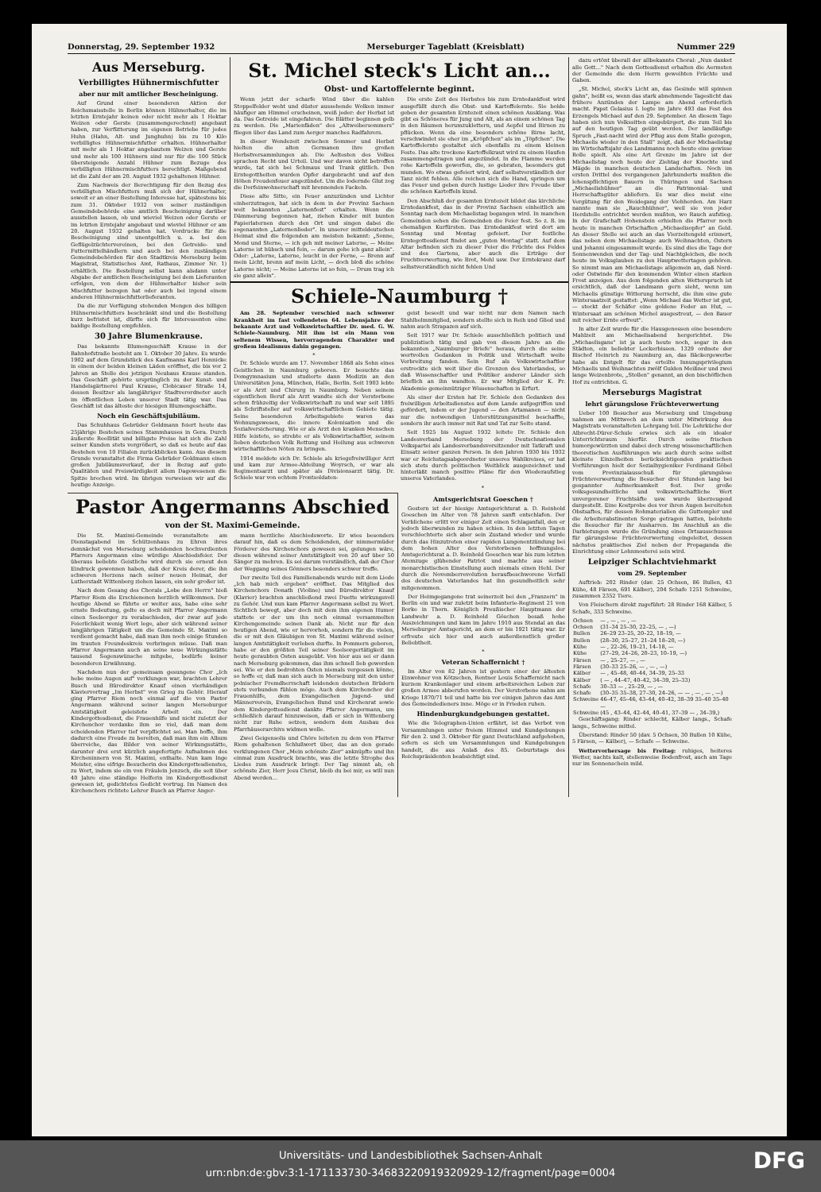Donnerstag, 29. September 1932 Merseburger Tageblatt (Kreisblatt) Nummer 229
Aus Merseburg.
Verbilligtes Hühnermischfutter
aber nur mit amtlicher Bescheinigung.
Auf Grund einer besonderen Aktion der Reichsmaisstelle in Berlin können Hühnerhalter, die im letzten Erntejahr keinen oder nicht mehr als 1 Hektar Weizen oder Gerste (zusammengerechnet) angebaut haben, zur Verfütterung im eigenen Betriebe für jedes Huhn (Hahn, Alt- und Junghuhn) bis zu 10 Kilo verbilligtes Hühnermischfutter erhalten. Hühnerhalter mit mehr als 1 Hektar angebautem Weizen und Gerste und mehr als 100 Hühnern sind nur für die 100 Stück übersteigende Anzahl Hühner zum Bezuge des verbilligten Hühnermischfutters berechtigt. Maßgebend ist die Zahl der am 20. August 1932 gehaltenen Hühner.
Zum Nachweis der Berechtigung für den Bezug des verbilligten Mischfutters muß sich der Hühnerhalter, soweit er an einer Bestellung Interesse hat, spätestens bis zum 31. Oktober 1932 von seiner zuständigen Gemeindebehörde eine amtlich Bescheinigung darüber ausstellen lassen, ob und wieviel Weizen oder Gerste er im letzten Erntejahr angebaut und wieviel Hühner er am 20. August 1932 gehalten hat. Vordrucke für die Bescheinigung sind unentgeltlich u. a. bei den Geflügelzüchtervereinen, bei den Getreide- und Futtermittelhändlern und auch bei den zuständigen Gemeindebehörden für den Stadtkreis Merseburg beim Magistrat, Statistisches Amt, Rathaus, Zimmer Nr. 1) erhältlich. Die Bestellung selbst kann alsdann unter Abgabe der amtlichen Bescheinigung bei dem Lieferanten erfolgen, von dem der Hühnerhalter bisher sein Mischfutter bezogen hat oder auch bei irgend einem anderen Hühnermischfutterlieferanten.
Da die zur Verfügung stehenden Mengen des billigen Hühnermischfutters beschränkt sind und die Bestellung kurz befristet ist, dürfte sich für Interessenten eine baldige Bestellung empfehlen.
30 Jahre Blumenkrause.
Das bekannte Blumengeschäft Krause in der Bahnhofstraße besteht am 1. Oktober 30 Jahre. Es wurde 1902 auf dem Grundstück des Kaufmanns Karl Hennicke in einem der beiden kleinen Läden eröffnet, die bis vor 2 Jahren an Stelle des jetzigen Neubaus Krause standen. Das Geschäft gehörte ursprünglich zu der Kunst- und Handelsgärtnerei Paul Krause, Clobicauer Straße 14, dessen Besitzer als langjähriger Stadtverordneter auch im öffentlichen Leben unserer Stadt tätig war. Das Geschäft ist das älteste der hiesigen Blumengeschäfte.
Noch ein Geschäftsjubiläum.
Das Schuhhaus Gebrüder Goldmann feiert heute das 25jährige Bestehen seines Stammhauses in Gera. Durch äußerste Reellität und billigste Preise hat sich die Zahl seiner Kunden stets vergrößert, so daß es heute auf das Bestehen von 10 Filialen zurückblicken kann. Aus diesem Grunde veranstaltet die Firma Gebrüder Goldmann einen großen Jubiläumsverkauf, der in Bezug auf gute Qualitäten und Preiswürdigkeit allem Dagewesenen die Spitze brechen wird. Im übrigen verweisen wir auf die heutige Anzeige.
St. Michel steck's Licht an…
Obst- und Kartoffelernte beginnt.
Wenn jetzt der scharfe Wind über die kahlen Stoppelfelder weht und düster aussehende Wolken immer häufiger am Himmel erscheinen, weiß jeder: der Herbst ist da. Das Getreide ist eingefahren. Die Blätter beginnen gelb zu werden. Die „Marienfäden" des „Altweibersommers" fliegen über das Land zum Aerger manches Radfahrers.
In dieser Wendezeit zwischen Sommer und Herbst hielten die alten Germanen ihre großen Herbstversammlungen ab. Die Aeltesten des Volkes sprachen Recht und Urteil. Und wer davon nicht betroffen wurde, tat sich bei Schmaus und Trank gütlich. Den Erntegottheiten wurden Opfer dargebracht und auf den Höhen Freudenfeuer angezündet. Um die lodernde Glut zog die Dorfeinwohnerschaft mit brennenden Fackeln.
Diese alte Sitte, ein Feuer anzuzünden und Lichter einherzutragen, hat sich in dem in der Provinz Sachsen weit bekannten „Laternenfest" erhalten. Wenn die Dämmerung begonnen hat, ziehen Kinder mit bunten Papierlaternen durch den Ort und singen dabei die sogenannten „Laternenlieder". In unserer mitteldeutschen Heimat sind die folgenden am meisten bekannt: „Sonne, Mond und Sterne, — ich geh mit meiner Laterne, — Meine Laterne ist hübsch und fein, — darum gehe ich ganz allein". Oder: „Laterne, Laterne, leucht in der Ferne, — Brenn auf mein Licht, brenn auf mein Licht, — doch bloß die schöne Laterne nicht; — Meine Laterne ist so fein, — Drum trag ich sie ganz allein".
Die erste Zeit des Herbstes bis zum Erntedankfest wird ausgefüllt durch die Obst- und Kartoffelernte. Sie bolde geben der gesamten Erntezeit einen schönen Ausklang. Was gibt es Schöneres für Jung und Alt, als an einem schönen Tag in den Bäumen herumzuklettern, und Aepfel und Birnen zu pflücken. Wenn da eine besonders schöne Birne lacht, verschwindet sie eher im „Kröpfchen" als im „Töpfchen". Die Kartoffelernte gestaltet sich ebenfalls zu einem kleinen Feste. Das alte trockene Kartoffelkraut wird zu einem Haufen zusammengetragen und angezündet. In die Flamme werden rohe Kartoffeln geworfen, die, so gebraten, besonders gut munden. Wo etwas gefeiert wird, darf selbstverständlich der Tanz nicht fehlen. Alle reichen sich die Hand, springen um das Feuer und geben durch lustige Lieder ihre Freude über die schönen Kartoffeln kund.
Den Abschluß der gesamten Erntezeit bildet das kirchliche Erntedankfest, das in der Provinz Sachsen einheitlich am Sonntag nach dem Michaelistag begangen wird. In manchen Gemeinden sehen die Gemeinden die Feier fest. So z. B. im ehemaligen Kurfürsten. Das Erntedankfest wird dort am Sonntag und Montag gefeiert. Der festliche Erntegottesdienst findet am „guten Montag" statt. Auf dem Altar befinden sich zu dieser Feier die Früchte des Feldes und des Gartens, aber auch die Erträge der Fruchtverwertung, wie Brot, Mehl usw. Der Erntekranz darf selbstverständlich nicht fehlen Und
Schiele-Naumburg †
Am 28. September verschied nach schwerer Krankheit im fast vollendeten 64. Lebensjahre der bekannte Arzt und Volkswirtschaftler Dr. med. G. W. Schiele-Naumburg. Mit ihm ist ein Mann von seltenem Wissen, hervorragendem Charakter und großem Idealismus dahin gegangen.
*
Dr. Schiele wurde am 17. November 1868 als Sohn eines Geistlichen in Naumburg geboren. Er besuchte das Domgymnasium und studierte dann Medizin an den Universitäten Jena, München, Halle, Berlin. Seit 1903 lebte er als Arzt und Chirurg in Naumburg. Neben seinem eigentlichen Beruf als Arzt wandte sich der Verstorbene schon frühzeitig der Volkswirtschaft zu und war seit 1895 als Schriftsteller auf volkswirtschaftlichem Gebiete tätig. Seine besonderen Arbeitsgebiete waren das Wohnungswesen, die innere Kolonisation und die Sozialversicherung. Wie er als Arzt den kranken Menschen Hilfe leistete, so strebte er als Volkswirtschaftler, seinem lieben deutschen Volk Rettung und Heilung aus schweren wirtschaftlichen Nöten zu bringen.
1914 meldete sich Dr. Schiele als kriegsfreiwilliger Arzt und kam zur Armee-Abteilung Woyrsch, er war als Regimentsarzt und später als Divisionsarzt tätig. Dr. Schiele war von echtem Frontsoldaten-
geist beseelt und war nicht nur dem Namen nach Stahlhelmmitglied, sondern stellte sich in Reih und Glied und nahm auch Strapazen auf sich.
Seit 1917 war Dr. Schiele ausschließlich politisch und publizistisch tätig und gab von diesem Jahre an die bekannten „Naumburger Briefe" heraus, durch die seine wertvollen Gedanken in Politik und Wirtschaft weite Verbreitung fanden. Sein Ruf als Volkswirtschaftler erstreckte sich weit über die Grenzen des Vaterlandes, so daß Wissenschaftler und Politiker anderer Länder sich brieflich an ihn wandten. Er war Mitglied der K. Pr. Akademie gemeinnütziger Wissenschaften in Erfurt.
Als einer der Ersten hat Dr. Schiele den Gedanken des freiwilligen Arbeitsdienstes auf dem Lande aufgegriffen und gefördert, indem er der Jugend — den Artamanen — nicht nur die notwendigen Unterstützungsmittel beschaffte, sondern ihr auch immer mit Rat und Tat zur Seite stand.
Seit 1925 bis August 1932 leitete Dr. Schiele den Landesverband Merseburg der Deutschnationalen Volkspartei als Landesverbandsvorsitzender mit Tatkraft und Einsatz seiner ganzen Person. In den Jahren 1930 bis 1932 war er Reichstagsabgeordneter unseres Wahlkreises, er hat sich stets durch politischen Weitblick ausgezeichnet und hinterläßt manch positive Pläne für den Wiederaufstieg unseres Vaterlandes.
*
Pastor Angermanns Abschied
von der St. Maximi-Gemeinde.
Die St. Maximi-Gemeinde veranstaltete am Dienstagabend im Schützenhaus zu Ehren ihres demnächst von Merseburg scheidenden hochverdienten Pfarrers Angermann eine würdige Abschiedsfeier. Der überaus beliebte Geistliche wird durch sie erneut den Eindruck gewonnen haben, daß der Kreis derer, die ihn schweren Herzens nach seiner neuen Heimat, der Lutherstadt Wittenberg ziehen lassen, ein sehr großer ist.
Nach dem Gesang des Chorals „Lobe den Herrn" hieß Pfarrer Riem die Erschienenen herzlich willkommen. Der heutige Abend so führte er weiter aus, habe eine sehr ernste Bedeutung, gelte es doch mit Pfarrer Angermann einen Seelsorger zu verabschieden, der zwar auf jede Feierlichkeit wenig Wert lege, aber sich während seiner langjährigen Tätigkeit um die Gemeinde St. Maximi so verdient gemacht habe, daß man ihm noch einige Stunden im trauten Freundeskreis verbringen müsse. Daß man Pfarrer Angermann auch an seine neue Wirkungsstätte tausend Segenswünsche mitgebe, bedürfe keiner besonderen Erwähnung.
Nachdem nun der gemeinsam gesungene Chor „Ich hebe meine Augen auf" verklungen war, brachten Lehrer Busch und Bürodirektor Knauf einen vierhändigen Klaviervortrag „Im Herbst" von Grieg zu Gehör. Hierauf ging Pfarrer Riem noch einmal auf die von Pastor Angermann während seiner langen Merseburger Amtstätigkeit geleistete Arbeit ein. Der Kindergottesdienst, die Frauenhilfe und nicht zuletzt der Kirchenchor verdanke ihm so viel, daß man dem scheidenden Pfarrer tief verpflichtet sei. Man hoffe, ihm dadurch eine Freude zu bereiten, daß man ihm ein Album überreiche, das Bilder von seiner Wirkungsstätte, darunter drei erst kürzlich angefertigte Aufnahmen des Kircheninnern von St. Maximi, enthalte. Nun kam Inge Meister, eine eifrige Besucherin des Kindergottesdienstes, zu Wort, indem sie ein von Fräulein Jenzsch, die seit über 40 Jahre eine ständige Helferin im Kindergottesdienst gewesen ist, gedichtetes Gedicht vortrug. Im Namen des Kirchenchors richtete Lehrer Busch an Pfarrer Anger-
mann herzliche Abschiedsworte. Er wies besonders darauf hin, daß es dem Scheidenden, der nimmermüder Förderer des Kirchenchors gewesen sei, gelungen wäre, diesen während seiner Amtstätigkeit von 20 auf über 50 Sänger zu mehren. Es sei darum verständlich, daß der Chor der Weggang seines Gönners besonders schwer treffe.
Der zweite Teil des Familienabends wurde mit dem Liede „Ich hab mich ergeben" eröffnet. Das Mitglied des Kirchenchors Donath (Violine) und Bürodirektor Knauf (Klavier) brachten anschließend zwei Duette wirkungsvoll zu Gehör. Und nun kam Pfarrer Angermann selbst zu Wort. Sichtlich bewegt, aber doch mit dem ihm eigenen Humor stattete er der um ihn noch einmal versammelten Kirchengemeinde seinen Dank ab. Nicht nur für den heutigen Abend, wie er hervorhob, sondern für die vielen, die er mit den Gläubigen von St. Maximi während seiner langen Amtstätigkeit verleben durfte. In Pommern geboren, habe er den größten Teil seiner Seelsorgertätigkeit im heute geraubten Osten ausgeübt. Von hier aus sei er dann nach Merseburg gekommen, das ihm schnell lieb geworden sei. Wie er den bedrohten Osten niemals vergessen könne, so hoffe er, daß man sich auch in Merseburg mit den unter polnischer Fremdherrschaft leidenden deutschen Brüdern stets verbunden fühlen möge. Auch dem Kirchenchor der Frauenhilfe, dem Evangelischen Jugend- und Männerverein, Evangelischen Bund und Kirchenrat sowie dem Kindergottesdienst dankte Pfarrer Angermann, um schließlich darauf hinzuweisen, daß er sich in Wittenberg nicht zur Ruhe setzen, sondern dem Ausbau des Pfarrhäuserarchivs widmen wolle.
Zwei Geigensolis und Chöre leiteten zu dem von Pfarrer Riem gehaltenen Schlußwort über, das an den gerade verklungenen Chor „Mein schönste Zier" anknüpfte und ihn einmal zum Ausdruck brachte, was die letzte Strophe des Liedes zum Ausdruck bringt: Der Tag nimmt ab, oh schönste Zier, Herr Jesu Christ, bleib du bei mir, es will nun Abend werden…
Amtsgerichtsrat Goeschen †
Gestern ist der hiesige Amtsgerichtsrat a. D. Reinhold Goeschen im Alter von 78 Jahren sanft entschlafen. Der Verblichene erlitt vor einiger Zeit einen Schlaganfall, den er jedoch überwunden zu haben schien. In den letzten Tagen verschlechterte sich aber sein Zustand wieder und wurde durch das Hinzutreten einer rapiden Lungenentzündung bei dem hohen Alter des Verstorbenen hoffnungslos. Amtsgerichtsrat a. D. Reinhold Goeschen war bis zum letzten Atemzuge glühender Patriot und machte aus seiner monarchistischen Einstellung auch niemals einen Hehl. Der durch die Novemberrevolution heraufbeschworene Verfall des deutschen Vaterlandes hat ihn gesundheitlich sehr mitgenommen.
Der Heimgegangene trat seinerzeit bei den „Franzern" in Berlin ein und war zuletzt beim Infanterie-Regiment 21 von Borke in Thorn. Königlich Preußischer Hauptmann der Landwehr a. D. Reinhold Göschen besaß hohe Auszeichnungen und kam im Jahre 1910 aus Stendal an das Merseburger Amtsgericht, an dem er bis 1921 tätig war. Er erfreute sich hier und auch außerdienstlich großer Beliebtheit.
*
Veteran Schaffernicht †
Im Alter von 82 Jahren ist gestern einer der ältesten Einwohner von Kötzschen, Rentner Louis Schaffernicht nach kurzem Krankenlager und einem arbeitsreichen Leben zur großen Armee abberufen worden. Der Verstorbene nahm am Kriege 1870/71 teil und hatte bis vor einigen Jahren das Amt des Gemeindedieners inne. Möge er in Frieden ruhen.
Hindenburgkundgebungen gestattet.
Wie die Telegraphen-Union erfährt, ist das Verbot von Versammlungen unter freiem Himmel und Kundgebungen für den 2. und 3. Oktober für ganz Deutschland aufgehoben, sofern es sich um Versammlungen und Kundgebungen handelt, die aus Anlaß des 85. Geburtstags des Reichspräsidenten beabsichtigt sind.
dazu ertönt überall der allbekannte Choral: „Nun danket alle Gott…" Nach dem Gottesdienst erhalten die Aermsten der Gemeinde die dem Herrn geweihten Früchte und Gaben.
„St. Michel, steck's Licht an, das Gesinde will spinnen gahn", heißt es, wenn das stark abnehmende Tageslicht das frühere Anzünden der Lampe am Abend erforderlich macht. Papst Gelasius I. legte im Jahre 493 das Fest des Erzengels Michael auf den 29. September. An diesem Tage haben sich nun Volkssitten eingebürgert, die zum Teil bis auf den heutigen Tag geübt werden. Der landläufige Spruch „Fast-nacht wird der Pflug aus dem Stalle gezogen, Michaelis wieder in den Stall" zeigt, daß der Michaelistag im Wirtschaftsjahr des Landmanns noch heute eine gewisse Rolle spielt. Als eine Art Grenze im Jahre ist der Michaelistag noch heute der Ziehtag der Knechte und Mägde in manchen deutschen Landschaften. Noch im ersten Drittel des vergangenen Jahrhunderts mußten die lehenspflichtigen Bauern in Thüringen und Sachsen „Michaelishühner" an die Patrimonial- und Herrschaftsgüter abliefern. Es war dies meist eine Vergütung für den Weidegang der Viehherden. Am Harz nannte man sie „Rauchhühner", weil sie von jeder Herdstelle entrichtet werden mußten, wo Rauch aufstieg. In der Grafschaft Hohenstein erhielten die Pfarrer noch heute in manchen Ortschaften „Michaelisopfer" an Geld. An dieser Stelle sei auch an das Vierzeitengeld erinnert, das neben dem Michaelistage auch Weihnachten, Ostern und Johanni eingesammelt wurde. Es sind dies die Tage der Sonnenwenden und der Tag- und Nachtgleichen, die noch heute im Volksglauben zu den Hauptwettertagen gehören. So nimmt man am Michaelistage allgemein an, daß Nord- oder Ostwinde für den kommenden Winter einen starken Frost anzeigen. Aus dem folgenden alten Wetterspruch ist ersichtlich, daß der Landmann gern sieht, wenn um Michaelis günstige Witterung herrscht, die ihm eine gute Wintersaatzeit gestattet: „Wenn Michael das Wetter ist gut, — steckt der Schäfer eine goldene Feder an Hut, — Wintersaat am schönen Michel ausgestreut, — den Bauer mit reicher Ernte erfreut".
In alter Zeit wurde für die Hausgenossen eine besondere Mahlzeit am Michaelisabend hergerichtet. Die „Michaelisgans" ist ja auch heute noch, sogar in den Städten, ein beliebter Leckerbissen. 1329 ordnete der Bischof Heinrich zu Naumburg an, das Bäckergewerbe habe als Entgelt für das erteilte Innungsprivilegium Michaelis und Weihnachten zwölf Gulden Meißner und zwei lange Weizenbrote, „Stollen" genannt, an den bischöflichen Hof zu entrichten. G.
Merseburgs Magistrat
lehrt gärungslose Früchteverwertung
Ueber 100 Besucher aus Merseburg und Umgebung nahmen am Mittwoch an dem unter Mitwirkung des Magistrats veranstalteten Lehrgang teil. Die Lehrküche der Albrecht-Dürer-Schule erwies sich als ein idealer Unterrichtsraum hierfür. Durch seine frischen humorgewürzten und dabei doch streng wissenschaftlichen theoretischen Ausführungen wie auch durch seine selbst kleinste Einzelheiten berücksichtigenden praktischen Vorführungen hielt der Sozialhygieniker Ferdinand Göbel vom Provinzialausschuß für gärungslose Früchteverwertung die Besucher drei Stunden lang bei gespannter Aufmerksamkeit fest. Der große volksgesundheitliche und volkswirtschaftliche Wert unvergorener Fruchtsäfte usw. wurde überzeugend dargestellt. Eine Kostprobe des vor ihren Augen bereiteten Obstsaftes, für dessen Rohmaterialien die Guttempler und die Arbeiterabstinenten Sorge getragen hatten, belohnte die Besucher für ihr Ausharren. Im Anschluß an die Darbietungen wurde die Gründung eines Ortsausschusses für gärungslose Früchteverwertung eingeleitet, dessen nächstes praktisches Ziel neben der Propaganda die Einrichtung einer Lohnmosterei sein wird.
Leipziger Schlachtviehmarkt
vom 29. September
Auftrieb: 202 Rinder (dav. 25 Ochsen, 86 Bullen, 43 Kühe, 48 Färsen, 691 Kälber), 204 Schafe 1251 Schweine, zusammen 2352 Tiere.
Von Fleischern direkt zugeführt: 28 Rinder 168 Kälber, 5 Schafe, 333 Schweine.
| Ochsen | — , — , — , — |
| Ochsen | (31–34 25–30, 22–25, — , —) |
| Bullen | 26–29 23–25, 20–22, 18–19, — |
| Bullen | (28–30, 25–27, 21–24 18–20, —) |
| Kühe | — , 22–26, 19–21, 14–18, — |
| Kühe | (27–29, 24–26, 20–23, 10–19, —) |
| Färsen | — , 25–27, — , — |
| Färsen | (30–33 25–26, — , — , —) |
| Kälber | — , 45–48, 40–44, 34–39, 25–33 |
| Kälber | ( — , 44–47, 40–42, 34–39, 25–33) |
| Schafe | 30–33 — , 25–29, — , — |
| Schafe | (30–35 35–38, 27–30, 24–26, — — , — , — , —) |
| Schweine | 46–47, 45–46, 43–44, 40–42, 38–39 35–40 35–40 — |
| Schweine | (45 , 43–44, 42–44, 40–41, 37–39 — , 34–39,) |
Geschäftsgang: Rinder schlecht, Kälber langs., Schafe langs., Schweine mittel.
Überstand: Rinder 50 (dav. 5 Ochsen, 30 Bullen 10 Kühe, 5 Färsen, — Kälber), — Schafe — Schweine.
Wettervorhersage bis Freitag: ruhiges, heiteres Wetter, nachts kalt, stellenweise Bodenfrost, auch am Tage nur im Sonnenschein mild.
Universitäts- und Landesbibliothek Sachsen-Anhalt
urn:nbn:de:gbv:3:1-171133730-34683220919320929-12/fragment/page=0004
DFG